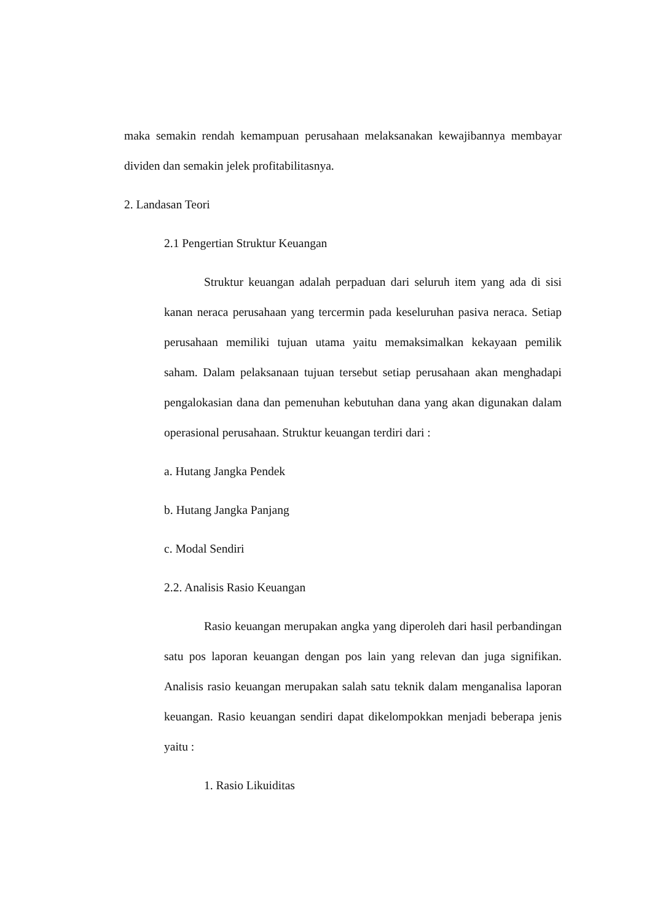maka semakin rendah kemampuan perusahaan melaksanakan kewajibannya membayar dividen dan semakin jelek profitabilitasnya.
2. Landasan Teori
2.1 Pengertian Struktur Keuangan
Struktur keuangan adalah perpaduan dari seluruh item yang ada di sisi kanan neraca perusahaan yang tercermin pada keseluruhan pasiva neraca. Setiap perusahaan memiliki tujuan utama yaitu memaksimalkan kekayaan pemilik saham. Dalam pelaksanaan tujuan tersebut setiap perusahaan akan menghadapi pengalokasian dana dan pemenuhan kebutuhan dana yang akan digunakan dalam operasional perusahaan. Struktur keuangan terdiri dari :
a. Hutang Jangka Pendek
b. Hutang Jangka Panjang
c. Modal Sendiri
2.2. Analisis Rasio Keuangan
Rasio keuangan merupakan angka yang diperoleh dari hasil perbandingan satu pos laporan keuangan dengan pos lain yang relevan dan juga signifikan. Analisis rasio keuangan merupakan salah satu teknik dalam menganalisa laporan keuangan. Rasio keuangan sendiri dapat dikelompokkan menjadi beberapa jenis yaitu :
1. Rasio Likuiditas